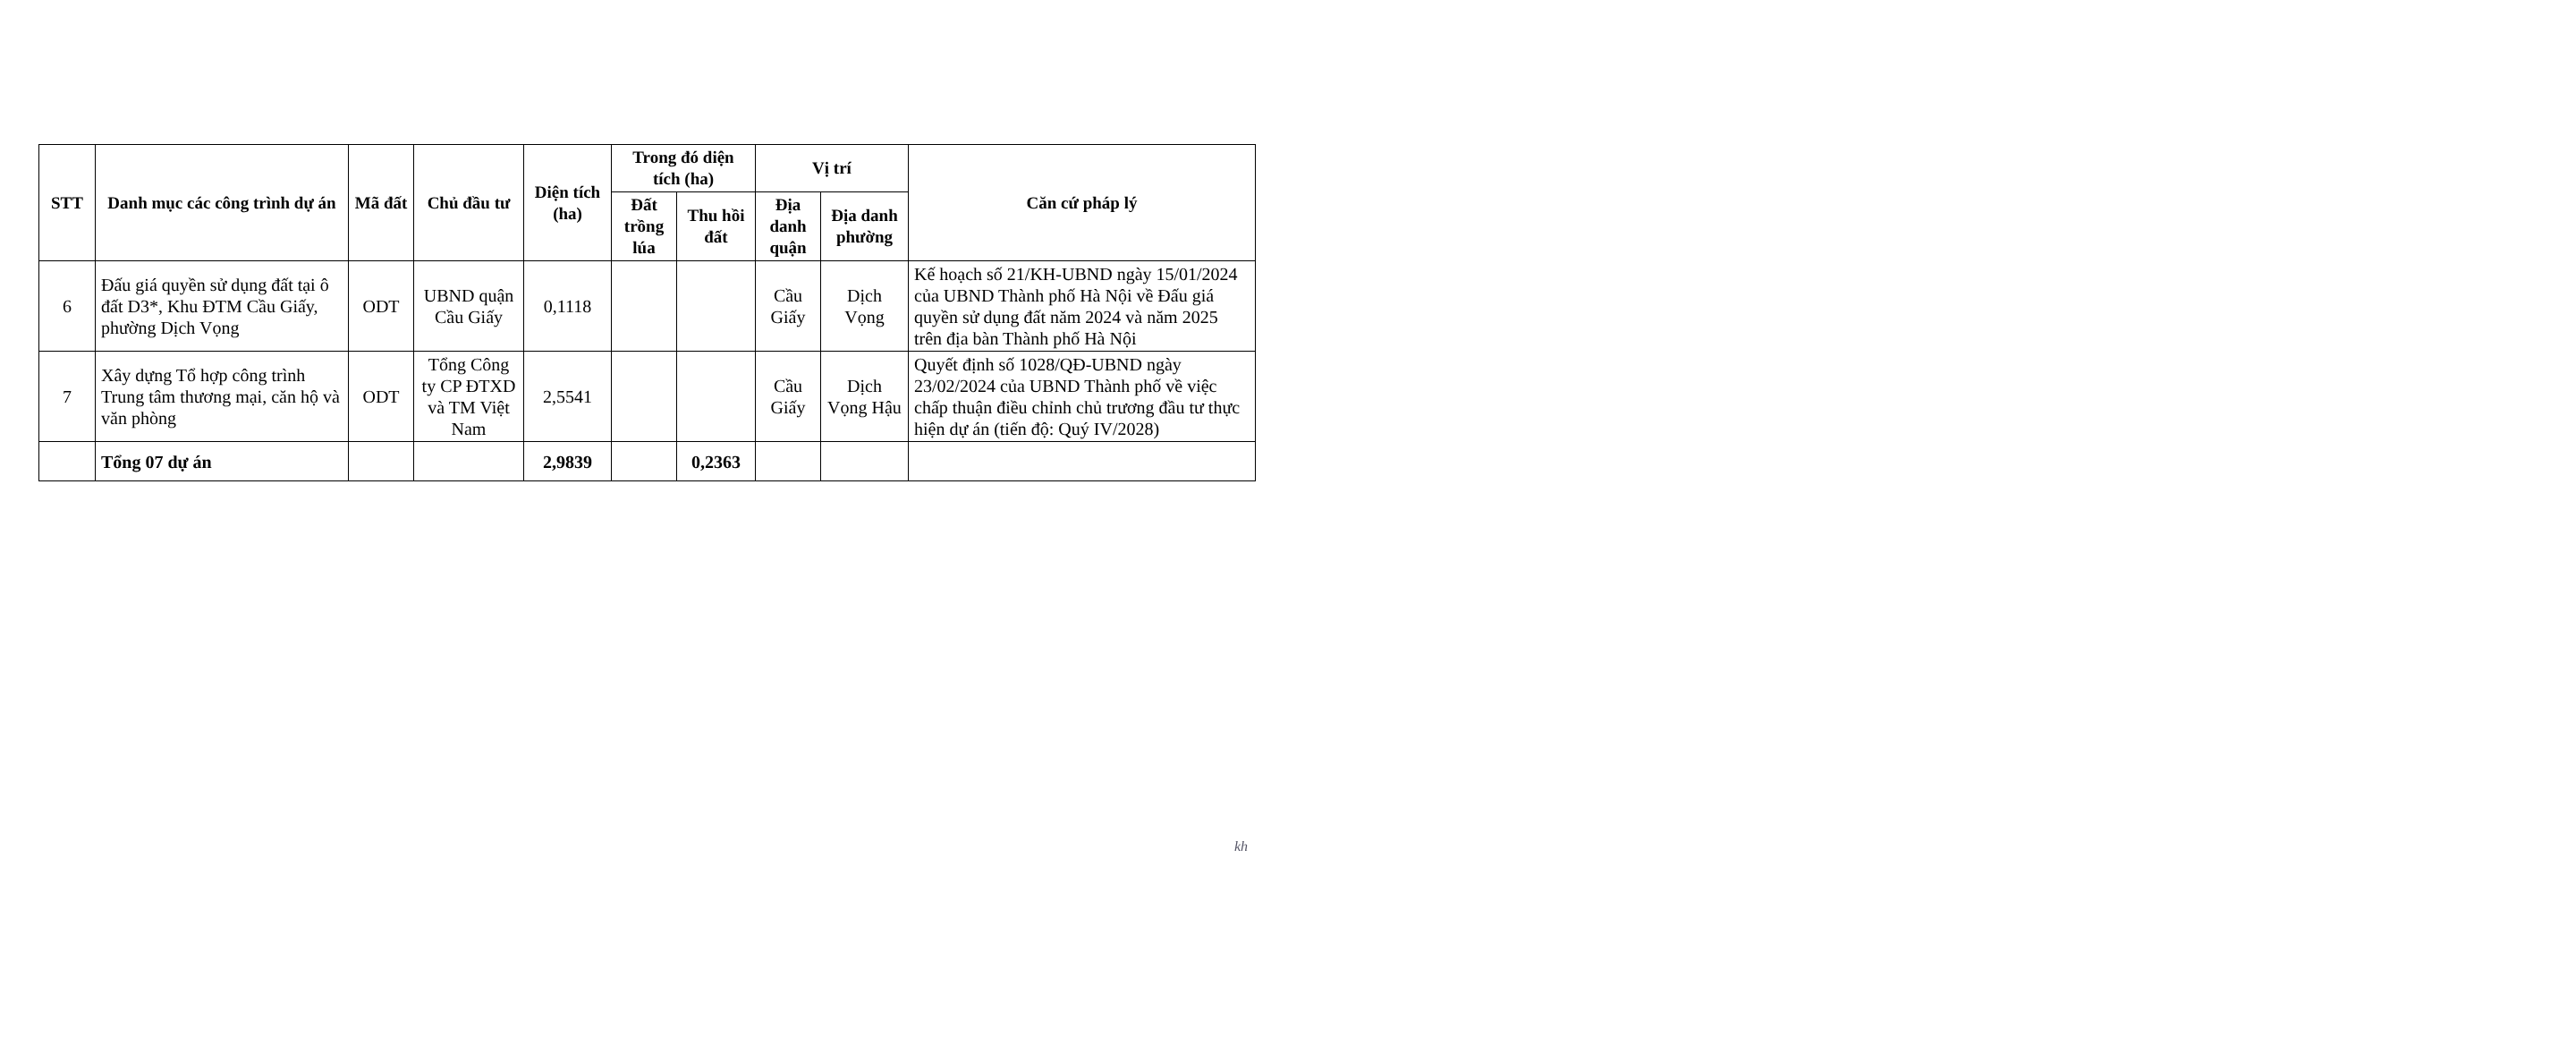| STT | Danh mục các công trình dự án | Mã đất | Chủ đầu tư | Diện tích (ha) | Trong đó diện tích (ha) | | Vị trí | | Căn cứ pháp lý |
| --- | --- | --- | --- | --- | --- | --- | --- | --- | --- |
| | | | | | Đất trồng lúa | Thu hồi đất | Địa danh quận | Địa danh phường | |
| 6 | Đấu giá quyền sử dụng đất tại ô đất D3*, Khu ĐTM Cầu Giấy, phường Dịch Vọng | ODT | UBND quận Cầu Giấy | 0,1118 | | | Cầu Giấy | Dịch Vọng | Kế hoạch số 21/KH-UBND ngày 15/01/2024 của UBND Thành phố Hà Nội về Đấu giá quyền sử dụng đất năm 2024 và năm 2025 trên địa bàn Thành phố Hà Nội |
| 7 | Xây dựng Tổ hợp công trình Trung tâm thương mại, căn hộ và văn phòng | ODT | Tổng Công ty CP ĐTXD và TM Việt Nam | 2,5541 | | | Cầu Giấy | Dịch Vọng Hậu | Quyết định số 1028/QĐ-UBND ngày 23/02/2024 của UBND Thành phố về việc chấp thuận điều chỉnh chủ trương đầu tư thực hiện dự án (tiến độ: Quý IV/2028) |
| | Tổng 07 dự án | | | 2,9839 | | 0,2363 | | | |
kh